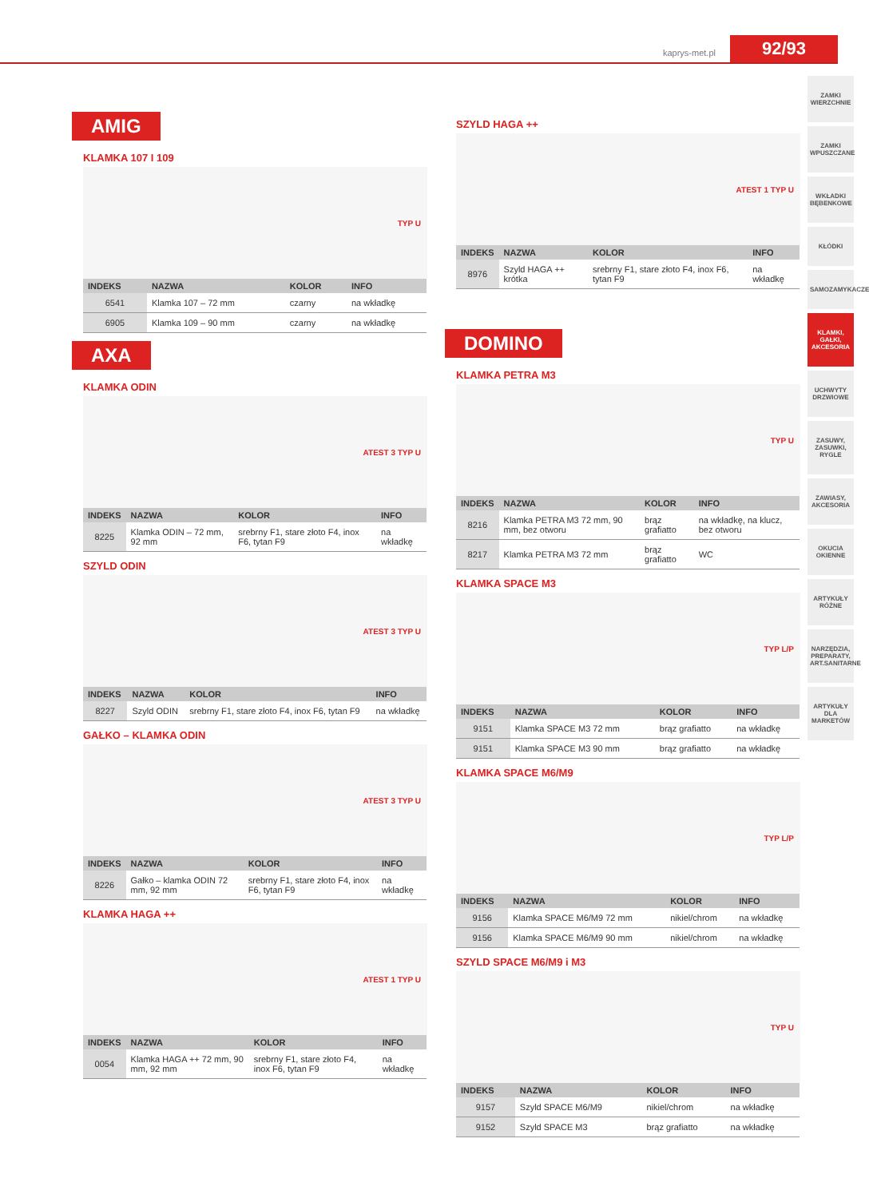kaprys-met.pl 92/93
AMIG
KLAMKA 107 I 109
TYP U
| INDEKS | NAZWA | KOLOR | INFO |
| --- | --- | --- | --- |
| 6541 | Klamka 107 – 72 mm | czarny | na wkładkę |
| 6905 | Klamka 109 – 90 mm | czarny | na wkładkę |
AXA
KLAMKA ODIN
ATEST 3 TYP U
| INDEKS | NAZWA | KOLOR | INFO |
| --- | --- | --- | --- |
| 8225 | Klamka ODIN – 72 mm, 92 mm | srebrny F1, stare złoto F4, inox F6, tytan F9 | na wkładkę |
SZYLD ODIN
ATEST 3 TYP U
| INDEKS | NAZWA | KOLOR | INFO |
| --- | --- | --- | --- |
| 8227 | Szyld ODIN | srebrny F1, stare złoto F4, inox F6, tytan F9 | na wkładkę |
GAŁKO – KLAMKA ODIN
ATEST 3 TYP U
| INDEKS | NAZWA | KOLOR | INFO |
| --- | --- | --- | --- |
| 8226 | Gałko – klamka ODIN 72 mm, 92 mm | srebrny F1, stare złoto F4, inox F6, tytan F9 | na wkładkę |
KLAMKA HAGA ++
ATEST 1 TYP U
| INDEKS | NAZWA | KOLOR | INFO |
| --- | --- | --- | --- |
| 0054 | Klamka HAGA ++ 72 mm, 90 mm, 92 mm | srebrny F1, stare złoto F4, inox F6, tytan F9 | na wkładkę |
SZYLD HAGA ++
ATEST 1 TYP U
| INDEKS | NAZWA | KOLOR | INFO |
| --- | --- | --- | --- |
| 8976 | Szyld HAGA ++ krótka | srebrny F1, stare złoto F4, inox F6, tytan F9 | na wkładkę |
DOMINO
KLAMKA PETRA M3
TYP U
| INDEKS | NAZWA | KOLOR | INFO |
| --- | --- | --- | --- |
| 8216 | Klamka PETRA M3 72 mm, 90 mm, bez otworu | brąz grafiatto | na wkładkę, na klucz, bez otworu |
| 8217 | Klamka PETRA M3 72 mm | brąz grafiatto | WC |
KLAMKA SPACE M3
TYP L/P
| INDEKS | NAZWA | KOLOR | INFO |
| --- | --- | --- | --- |
| 9151 | Klamka SPACE M3 72 mm | brąz grafiatto | na wkładkę |
| 9151 | Klamka SPACE M3 90 mm | brąz grafiatto | na wkładkę |
KLAMKA SPACE M6/M9
TYP L/P
| INDEKS | NAZWA | KOLOR | INFO |
| --- | --- | --- | --- |
| 9156 | Klamka SPACE M6/M9 72 mm | nikiel/chrom | na wkładkę |
| 9156 | Klamka SPACE M6/M9 90 mm | nikiel/chrom | na wkładkę |
SZYLD SPACE M6/M9 i M3
TYP U
| INDEKS | NAZWA | KOLOR | INFO |
| --- | --- | --- | --- |
| 9157 | Szyld SPACE M6/M9 | nikiel/chrom | na wkładkę |
| 9152 | Szyld SPACE M3 | brąz grafiatto | na wkładkę |
ZAMKI WIERZCHNIE
ZAMKI WPUSZCZANE
WKŁADKI BĘBENKOWE
KŁÓDKI
SAMOZAMYKACZE
KLAMKI, GAŁKI, AKCESORIA
UCHWYTY DRZWIOWE
ZASUWY, ZASUWKI, RYGLE
ZAWIASY, AKCESORIA
OKUCIA OKIENNE
ARTYKUŁY RÓŻNE
NARZĘDZIA, PREPARATY, ART.SANITARNE
ARTYKUŁY DLA MARKETÓW